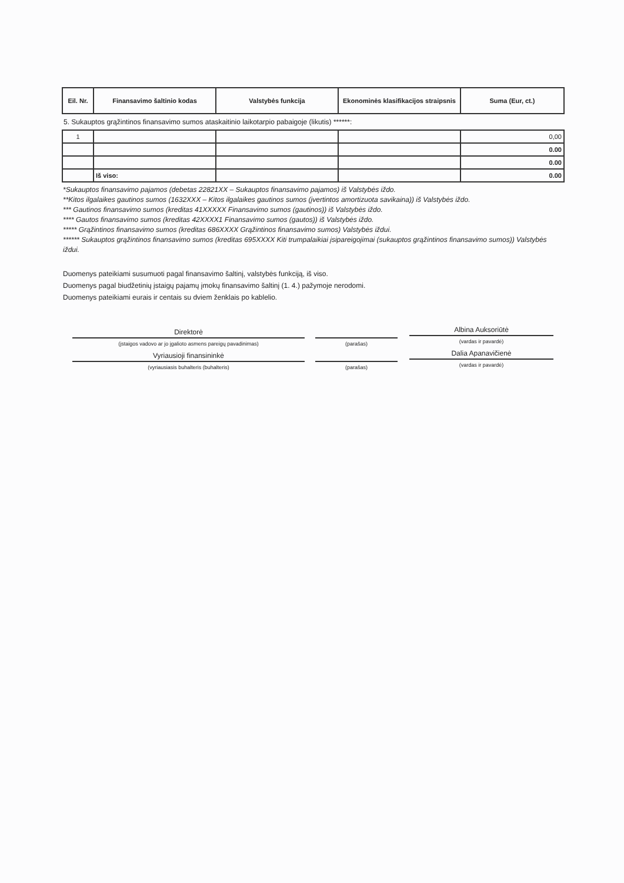| Eil. Nr. | Finansavimo šaltinio kodas | Valstybės funkcija | Ekonominės klasifikacijos straipsnis | Suma (Eur, ct.) |
| --- | --- | --- | --- | --- |
| 5. Sukauptos grąžintinos finansavimo sumos ataskaitinio laikotarpio pabaigoje (likutis) ******: | | | | |
| 1 | | | | 0,00 |
| | | | | 0.00 |
| | | | | 0.00 |
| | Iš viso: | | | 0.00 |
*Sukauptos finansavimo pajamos (debetas 22821XX – Sukauptos finansavimo pajamos) iš Valstybės iždo.
**Kitos ilgalaikes gautinos sumos (1632XXX – Kitos ilgalaikes gautinos sumos (įvertintos amortizuota savikaina)) iš Valstybės iždo.
*** Gautinos finansavimo sumos (kreditas 41XXXXX Finansavimo sumos (gautinos)) iš Valstybės iždo.
**** Gautos finansavimo sumos (kreditas 42XXXX1 Finansavimo sumos (gautos)) iš Valstybės iždo.
***** Grąžintinos finansavimo sumos (kreditas 686XXXX Grąžintinos finansavimo sumos) Valstybės iždui.
****** Sukauptos grąžintinos finansavimo sumos (kreditas 695XXXX Kiti trumpalaikiai įsipareigojimai (sukauptos grąžintinos finansavimo sumos)) Valstybės iždui.
Duomenys pateikiami susumuoti pagal finansavimo šaltinį, valstybės funkciją, iš viso.
Duomenys pagal biudžetinių įstaigų pajamų įmokų finansavimo šaltinį (1. 4.) pažymoje nerodomi.
Duomenys pateikiami eurais ir centais su dviem ženklais po kablelio.
Direktorė
(įstaigos vadovo ar jo įgalioto asmens pareigų pavadinimas)
Vyriausioji finansininkė
(vyriausiasis buhalteris (buhalteris)
(parašas)
(parašas)
Albina Auksoriūtė
(vardas ir pavardė)
Dalia Apanavičienė
(vardas ir pavardė)